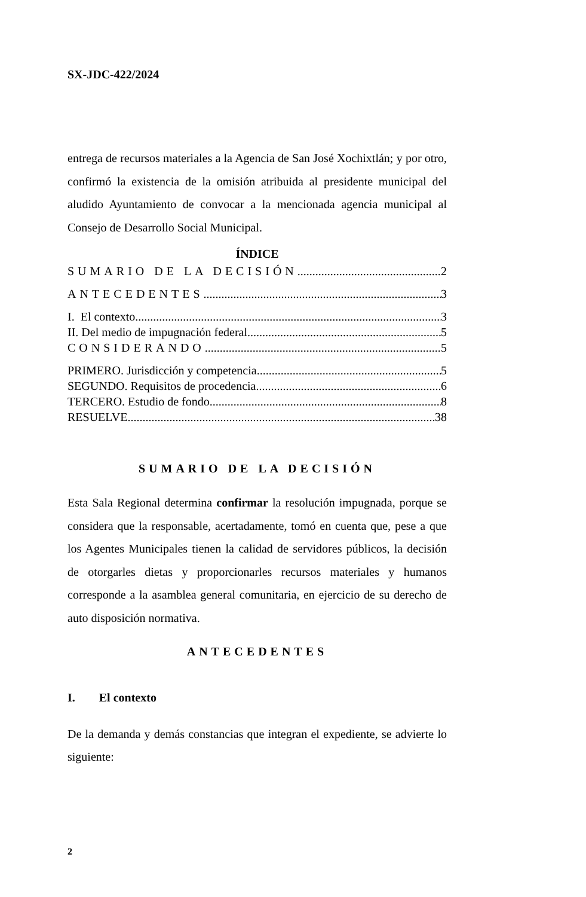SX-JDC-422/2024
entrega de recursos materiales a la Agencia de San José Xochixtlán; y por otro, confirmó la existencia de la omisión atribuida al presidente municipal del aludido Ayuntamiento de convocar a la mencionada agencia municipal al Consejo de Desarrollo Social Municipal.
ÍNDICE
SUMARIO DE LA DECISIÓN 2
ANTECEDENTES 3
I. El contexto 3
II. Del medio de impugnación federal 5
CONSIDERANDO 5
PRIMERO. Jurisdicción y competencia 5
SEGUNDO. Requisitos de procedencia. 6
TERCERO. Estudio de fondo 8
RESUELVE 38
SUMARIO DE LA DECISIÓN
Esta Sala Regional determina confirmar la resolución impugnada, porque se considera que la responsable, acertadamente, tomó en cuenta que, pese a que los Agentes Municipales tienen la calidad de servidores públicos, la decisión de otorgarles dietas y proporcionarles recursos materiales y humanos corresponde a la asamblea general comunitaria, en ejercicio de su derecho de auto disposición normativa.
ANTECEDENTES
I. El contexto
De la demanda y demás constancias que integran el expediente, se advierte lo siguiente:
2